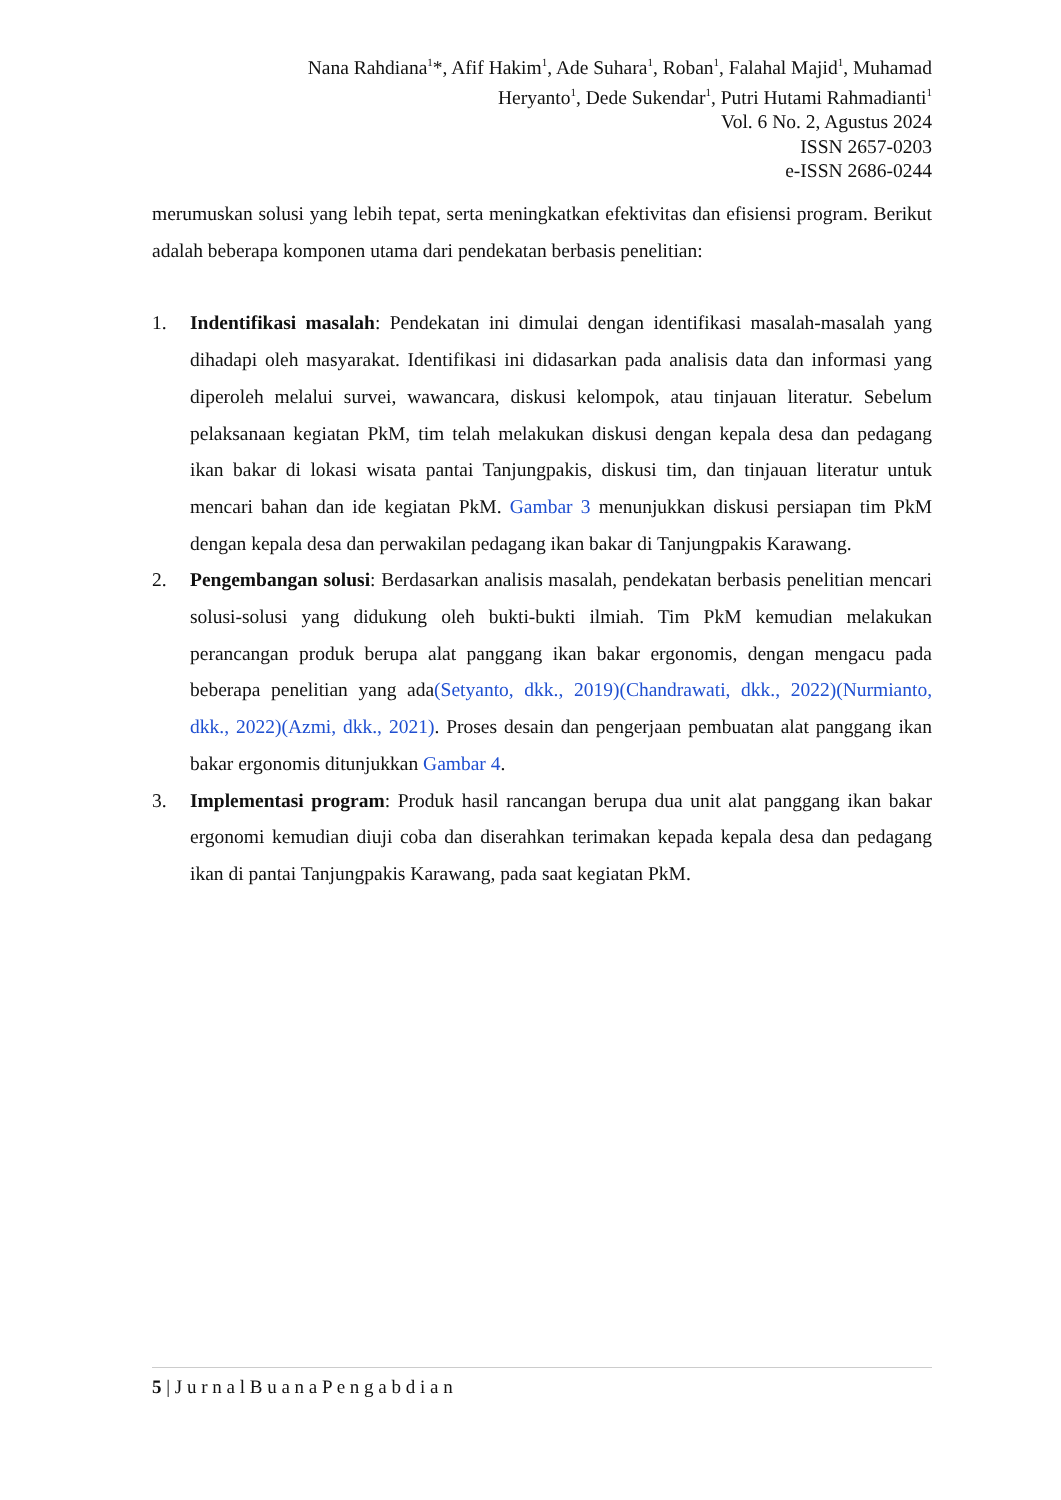Nana Rahdiana<sup>1</sup>*, Afif Hakim<sup>1</sup>, Ade Suhara<sup>1</sup>, Roban<sup>1</sup>, Falahal Majid<sup>1</sup>, Muhamad
Heryanto<sup>1</sup>, Dede Sukendar<sup>1</sup>, Putri Hutami Rahmadianti<sup>1</sup>
Vol. 6 No. 2, Agustus 2024
ISSN 2657-0203
e-ISSN 2686-0244
merumuskan solusi yang lebih tepat, serta meningkatkan efektivitas dan efisiensi program. Berikut adalah beberapa komponen utama dari pendekatan berbasis penelitian:
1. Indentifikasi masalah: Pendekatan ini dimulai dengan identifikasi masalah-masalah yang dihadapi oleh masyarakat. Identifikasi ini didasarkan pada analisis data dan informasi yang diperoleh melalui survei, wawancara, diskusi kelompok, atau tinjauan literatur. Sebelum pelaksanaan kegiatan PkM, tim telah melakukan diskusi dengan kepala desa dan pedagang ikan bakar di lokasi wisata pantai Tanjungpakis, diskusi tim, dan tinjauan literatur untuk mencari bahan dan ide kegiatan PkM. Gambar 3 menunjukkan diskusi persiapan tim PkM dengan kepala desa dan perwakilan pedagang ikan bakar di Tanjungpakis Karawang.
2. Pengembangan solusi: Berdasarkan analisis masalah, pendekatan berbasis penelitian mencari solusi-solusi yang didukung oleh bukti-bukti ilmiah. Tim PkM kemudian melakukan perancangan produk berupa alat panggang ikan bakar ergonomis, dengan mengacu pada beberapa penelitian yang ada(Setyanto, dkk., 2019)(Chandrawati, dkk., 2022)(Nurmianto, dkk., 2022)(Azmi, dkk., 2021). Proses desain dan pengerjaan pembuatan alat panggang ikan bakar ergonomis ditunjukkan Gambar 4.
3. Implementasi program: Produk hasil rancangan berupa dua unit alat panggang ikan bakar ergonomi kemudian diuji coba dan diserahkan terimakan kepada kepala desa dan pedagang ikan di pantai Tanjungpakis Karawang, pada saat kegiatan PkM.
5 | J u r n a l B u a n a P e n g a b d i a n